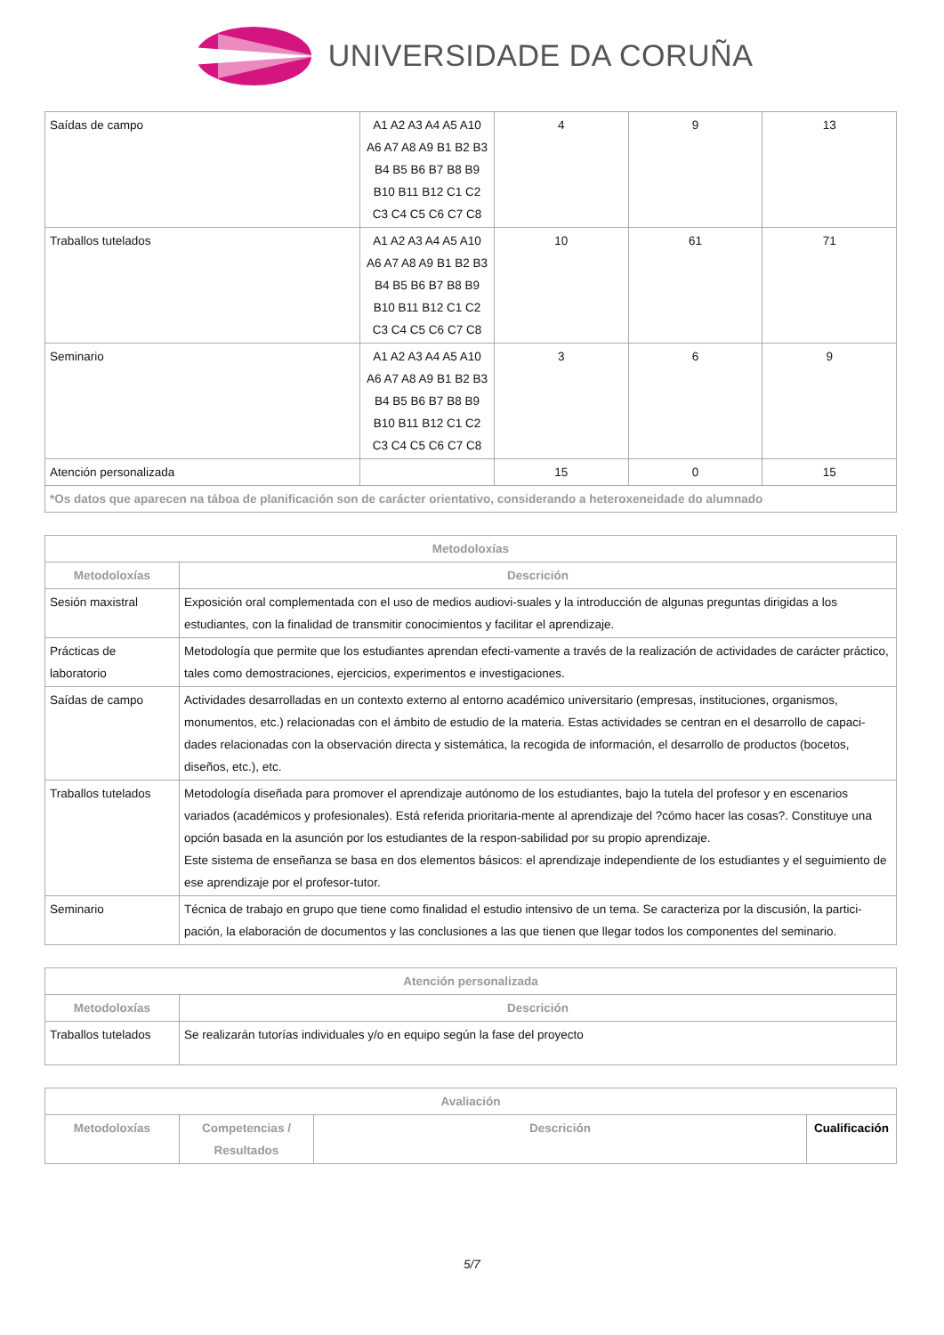UNIVERSIDADE DA CORUÑA
| Saídas de campo | A1 A2 A3 A4 A5 A10 A6 A7 A8 A9 B1 B2 B3 B4 B5 B6 B7 B8 B9 B10 B11 B12 C1 C2 C3 C4 C5 C6 C7 C8 | 4 | 9 | 13 |
| Traballos tutelados | A1 A2 A3 A4 A5 A10 A6 A7 A8 A9 B1 B2 B3 B4 B5 B6 B7 B8 B9 B10 B11 B12 C1 C2 C3 C4 C5 C6 C7 C8 | 10 | 61 | 71 |
| Seminario | A1 A2 A3 A4 A5 A10 A6 A7 A8 A9 B1 B2 B3 B4 B5 B6 B7 B8 B9 B10 B11 B12 C1 C2 C3 C4 C5 C6 C7 C8 | 3 | 6 | 9 |
| Atención personalizada | | 15 | 0 | 15 |
| *Os datos que aparecen na táboa de planificación son de carácter orientativo, considerando a heteroxeneidade do alumnado | | | | |
| Metodoloxías | |
| --- | --- |
| Metodoloxías | Descrición |
| Sesión maxistral | Exposición oral complementada con el uso de medios audiovi-suales y la introducción de algunas preguntas dirigidas a los estudiantes, con la finalidad de transmitir conocimientos y facilitar el aprendizaje. |
| Prácticas de laboratorio | Metodología que permite que los estudiantes aprendan efecti-vamente a través de la realización de actividades de carácter práctico, tales como demostraciones, ejercicios, experimentos e investigaciones. |
| Saídas de campo | Actividades desarrolladas en un contexto externo al entorno académico universitario (empresas, instituciones, organismos, monumentos, etc.) relacionadas con el ámbito de estudio de la materia. Estas actividades se centran en el desarrollo de capaci-dades relacionadas con la observación directa y sistemática, la recogida de información, el desarrollo de productos (bocetos, diseños, etc.), etc. |
| Traballos tutelados | Metodología diseñada para promover el aprendizaje autónomo de los estudiantes, bajo la tutela del profesor y en escenarios variados (académicos y profesionales). Está referida prioritaria-mente al aprendizaje del ?cómo hacer las cosas?. Constituye una opción basada en la asunción por los estudiantes de la respon-sabilidad por su propio aprendizaje. Este sistema de enseñanza se basa en dos elementos básicos: el aprendizaje independiente de los estudiantes y el seguimiento de ese aprendizaje por el profesor-tutor. |
| Seminario | Técnica de trabajo en grupo que tiene como finalidad el estudio intensivo de un tema. Se caracteriza por la discusión, la partici-pación, la elaboración de documentos y las conclusiones a las que tienen que llegar todos los componentes del seminario. |
| Atención personalizada | |
| --- | --- |
| Metodoloxías | Descrición |
| Traballos tutelados | Se realizarán tutorías individuales y/o en equipo según la fase del proyecto |
| Avaliación | | | |
| --- | --- | --- | --- |
| Metodoloxías | Competencias / Resultados | Descrición | Cualificación |
5/7